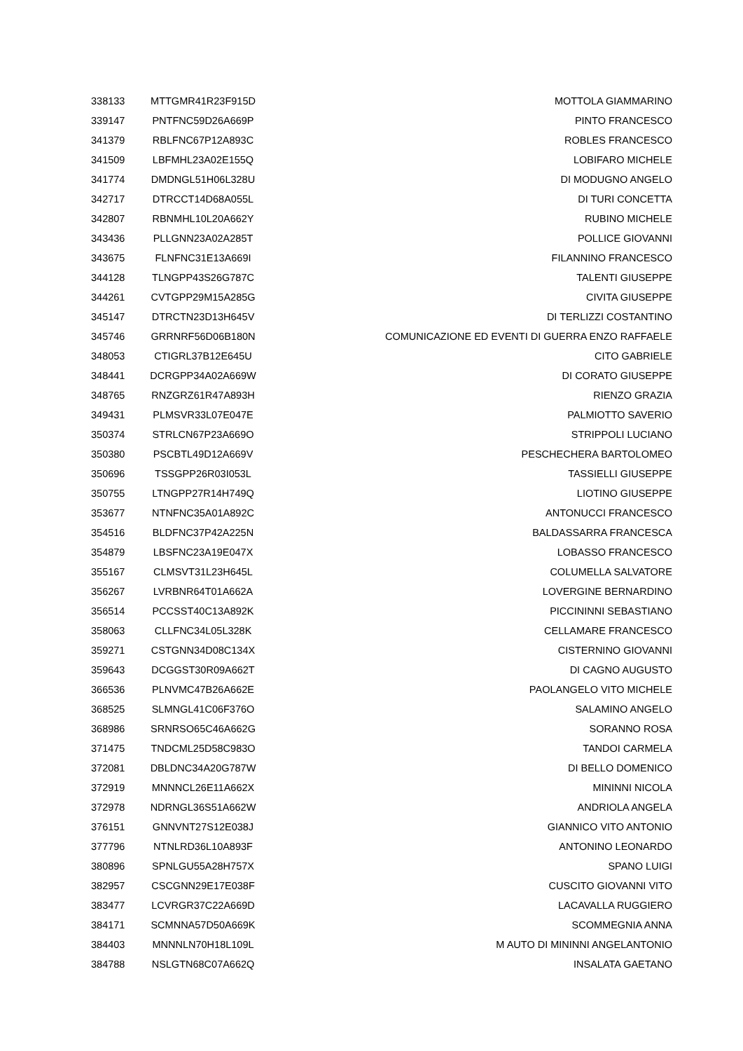| 338133 | MTTGMR41R23F915D | MOTTOLA GIAMMARINO |
| 339147 | PNTFNC59D26A669P | PINTO FRANCESCO |
| 341379 | RBLFNC67P12A893C | ROBLES FRANCESCO |
| 341509 | LBFMHL23A02E155Q | LOBIFARO MICHELE |
| 341774 | DMDNGL51H06L328U | DI MODUGNO ANGELO |
| 342717 | DTRCCT14D68A055L | DI TURI CONCETTA |
| 342807 | RBNMHL10L20A662Y | RUBINO MICHELE |
| 343436 | PLLGNN23A02A285T | POLLICE GIOVANNI |
| 343675 | FLNFNC31E13A669I | FILANNINO FRANCESCO |
| 344128 | TLNGPP43S26G787C | TALENTI GIUSEPPE |
| 344261 | CVTGPP29M15A285G | CIVITA GIUSEPPE |
| 345147 | DTRCTN23D13H645V | DI TERLIZZI COSTANTINO |
| 345746 | GRRNRF56D06B180N | COMUNICAZIONE ED EVENTI DI GUERRA ENZO RAFFAELE |
| 348053 | CTIGRL37B12E645U | CITO GABRIELE |
| 348441 | DCRGPP34A02A669W | DI CORATO GIUSEPPE |
| 348765 | RNZGRZ61R47A893H | RIENZO GRAZIA |
| 349431 | PLMSVR33L07E047E | PALMIOTTO SAVERIO |
| 350374 | STRLCN67P23A669O | STRIPPOLI LUCIANO |
| 350380 | PSCBTL49D12A669V | PESCHECHERA BARTOLOMEO |
| 350696 | TSSGPP26R03I053L | TASSIELLI GIUSEPPE |
| 350755 | LTNGPP27R14H749Q | LIOTINO GIUSEPPE |
| 353677 | NTNFNC35A01A892C | ANTONUCCI FRANCESCO |
| 354516 | BLDFNC37P42A225N | BALDASSARRA FRANCESCA |
| 354879 | LBSFNC23A19E047X | LOBASSO FRANCESCO |
| 355167 | CLMSVT31L23H645L | COLUMELLA SALVATORE |
| 356267 | LVRBNR64T01A662A | LOVERGINE BERNARDINO |
| 356514 | PCCSST40C13A892K | PICCININNI SEBASTIANO |
| 358063 | CLLFNC34L05L328K | CELLAMARE FRANCESCO |
| 359271 | CSTGNN34D08C134X | CISTERNINO GIOVANNI |
| 359643 | DCGGST30R09A662T | DI CAGNO AUGUSTO |
| 366536 | PLNVMC47B26A662E | PAOLANGELO VITO MICHELE |
| 368525 | SLMNGL41C06F376O | SALAMINO ANGELO |
| 368986 | SRNRSO65C46A662G | SORANNO ROSA |
| 371475 | TNDCML25D58C983O | TANDOI CARMELA |
| 372081 | DBLDNC34A20G787W | DI BELLO DOMENICO |
| 372919 | MNNNCL26E11A662X | MININNI NICOLA |
| 372978 | NDRNGL36S51A662W | ANDRIOLA ANGELA |
| 376151 | GNNVNT27S12E038J | GIANNICO VITO ANTONIO |
| 377796 | NTNLRD36L10A893F | ANTONINO LEONARDO |
| 380896 | SPNLGU55A28H757X | SPANO LUIGI |
| 382957 | CSCGNN29E17E038F | CUSCITO GIOVANNI VITO |
| 383477 | LCVRGR37C22A669D | LACAVALLA RUGGIERO |
| 384171 | SCMNNA57D50A669K | SCOMMEGNIA ANNA |
| 384403 | MNNNLN70H18L109L | M AUTO DI MININNI ANGELANTONIO |
| 384788 | NSLGTN68C07A662Q | INSALATA GAETANO |